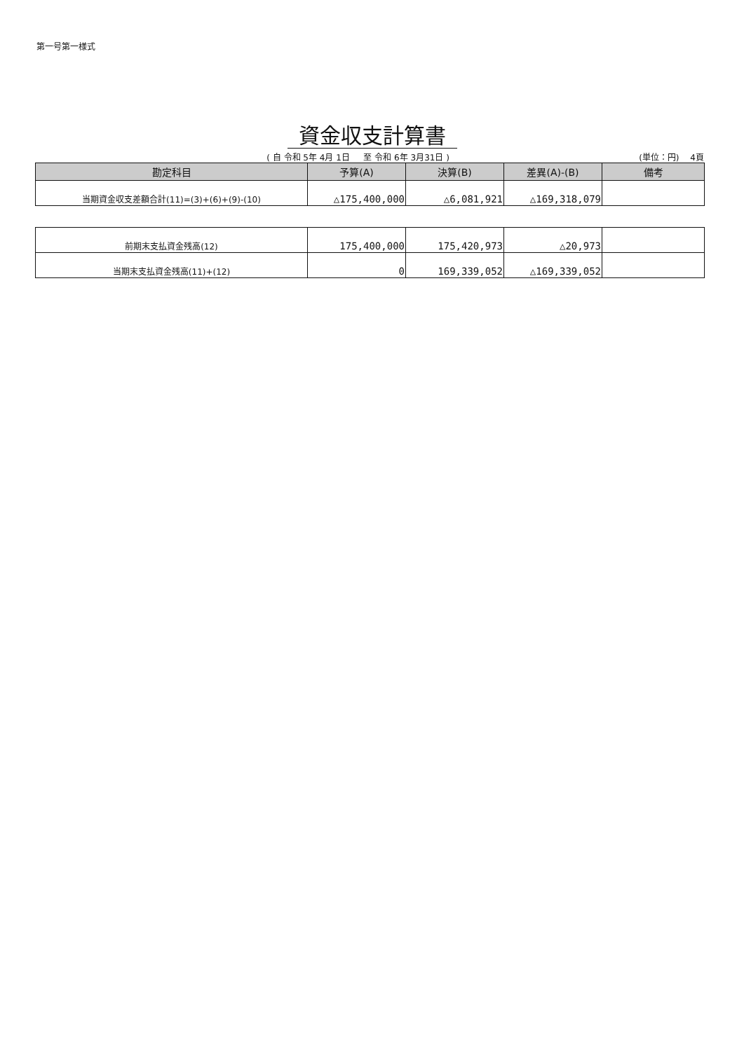第一号第一様式
資金収支計算書
( 自 令和 5年 4月 1日 　 至 令和 6年 3月31日 )
(単位：円)　 4頁
| 勘定科目 | 予算(A) | 決算(B) | 差異(A)-(B) | 備考 |
| --- | --- | --- | --- | --- |
| 当期資金収支差額合計(11)=(3)+(6)+(9)-(10) | △175,400,000 | △6,081,921 | △169,318,079 | |
| 前期末支払資金残高(12) | 175,400,000 | 175,420,973 | △20,973 | |
| 当期末支払資金残高(11)+(12) | 0 | 169,339,052 | △169,339,052 | |